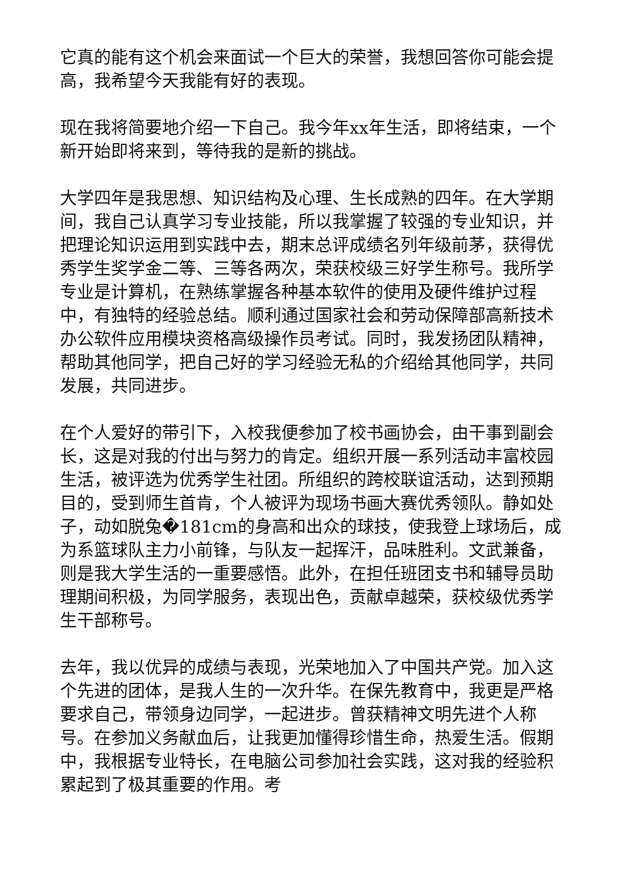它真的能有这个机会来面试一个巨大的荣誉，我想回答你可能会提高，我希望今天我能有好的表现。
现在我将简要地介绍一下自己。我今年xx年生活，即将结束，一个新开始即将来到，等待我的是新的挑战。
大学四年是我思想、知识结构及心理、生长成熟的四年。在大学期间，我自己认真学习专业技能，所以我掌握了较强的专业知识，并把理论知识运用到实践中去，期末总评成绩名列年级前茅，获得优秀学生奖学金二等、三等各两次，荣获校级三好学生称号。我所学专业是计算机，在熟练掌握各种基本软件的使用及硬件维护过程中，有独特的经验总结。顺利通过国家社会和劳动保障部高新技术办公软件应用模块资格高级操作员考试。同时，我发扬团队精神，帮助其他同学，把自己好的学习经验无私的介绍给其他同学，共同发展，共同进步。
在个人爱好的带引下，入校我便参加了校书画协会，由干事到副会长，这是对我的付出与努力的肯定。组织开展一系列活动丰富校园生活，被评选为优秀学生社团。所组织的跨校联谊活动，达到预期目的，受到师生首肯，个人被评为现场书画大赛优秀领队。静如处子，动如脱兔�181cm的身高和出众的球技，使我登上球场后，成为系篮球队主力小前锋，与队友一起挥汗，品味胜利。文武兼备，则是我大学生活的一重要感悟。此外，在担任班团支书和辅导员助理期间积极，为同学服务，表现出色，贡献卓越荣，获校级优秀学生干部称号。
去年，我以优异的成绩与表现，光荣地加入了中国共产党。加入这个先进的团体，是我人生的一次升华。在保先教育中，我更是严格要求自己，带领身边同学，一起进步。曾获精神文明先进个人称号。在参加义务献血后，让我更加懂得珍惜生命，热爱生活。假期中，我根据专业特长，在电脑公司参加社会实践，这对我的经验积累起到了极其重要的作用。考